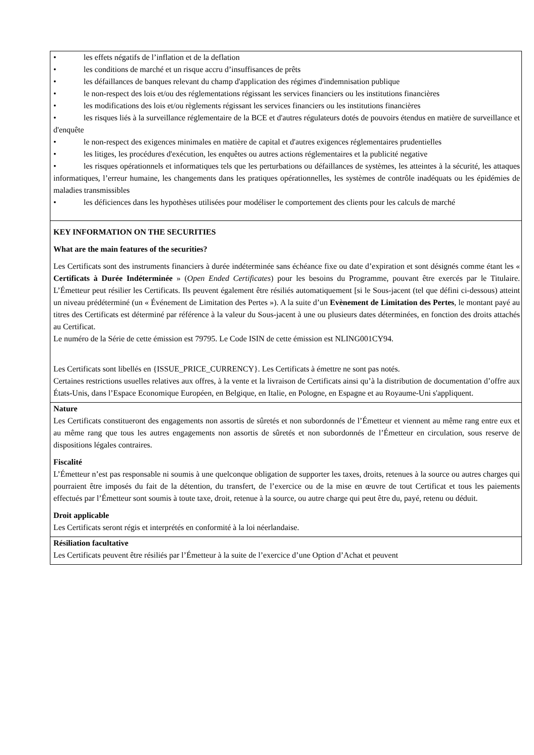| • les effets négatifs de l’inflation et de la deflation • les conditions de marché et un risque accru d’insuffisances de prêts • les défaillances de banques relevant du champ d'application des régimes d'indemnisation publique • le non-respect des lois et/ou des réglementations régissant les services financiers ou les institutions financières • les modifications des lois et/ou règlements régissant les services financiers ou les institutions financières • les risques liés à la surveillance réglementaire de la BCE et d'autres régulateurs dotés de pouvoirs étendus en matière de surveillance et d'enquête • le non-respect des exigences minimales en matière de capital et d'autres exigences réglementaires prudentielles • les litiges, les procédures d'exécution, les enquêtes ou autres actions réglementaires et la publicité negative • les risques opérationnels et informatiques tels que les perturbations ou défaillances de systèmes, les atteintes à la sécurité, les attaques informatiques, l’erreur humaine, les changements dans les pratiques opérationnelles, les systèmes de contrôle inadéquats ou les épidémies de maladies transmissibles • les déficiences dans les hypothèses utilisées pour modéliser le comportement des clients pour les calculs de marché |
| KEY INFORMATION ON THE SECURITIES What are the main features of the securities? Les Certificats sont des instruments financiers à durée indéterminée sans échéance fixe ou date d’expiration et sont désignés comme étant les « Certificats à Durée Indéterminée » ( Open Ended Certificates ) pour les besoins du Programme, pouvant être exercés par le Titulaire. L’Émetteur peut résilier les Certificats. Ils peuvent également être résiliés automatiquement [si le Sous-jacent (tel que défini ci-dessous) atteint un niveau prédéterminé (un « Événement de Limitation des Pertes »). A la suite d’un Evènement de Limitation des Pertes , le montant payé au titres des Certificats est déterminé par référence à la valeur du Sous-jacent à une ou plusieurs dates déterminées, en fonction des droits attachés au Certificat. Le numéro de la Série de cette émission est 79795. Le Code ISIN de cette émission est NLING001CY94. Les Certificats sont libellés en {ISSUE_PRICE_CURRENCY}. Les Certificats à émettre ne sont pas notés. Certaines restrictions usuelles relatives aux offres, à la vente et la livraison de Certificats ainsi qu’à la distribution de documentation d’offre aux États-Unis, dans l’Espace Economique Européen, en Belgique, en Italie, en Pologne, en Espagne et au Royaume-Uni s'appliquent. |
| Nature Les Certificats constitueront des engagements non assortis de sûretés et non subordonnés de l’Émetteur et viennent au même rang entre eux et au même rang que tous les autres engagements non assortis de sûretés et non subordonnés de l’Émetteur en circulation, sous reserve de dispositions légales contraires. Fiscalité L’Émetteur n’est pas responsable ni soumis à une quelconque obligation de supporter les taxes, droits, retenues à la source ou autres charges qui pourraient être imposés du fait de la détention, du transfert, de l’exercice ou de la mise en œuvre de tout Certificat et tous les paiements effectués par l’Émetteur sont soumis à toute taxe, droit, retenue à la source, ou autre charge qui peut être du, payé, retenu ou déduit. Droit applicable Les Certificats seront régis et interprétés en conformité à la loi néerlandaise. |
| Résiliation facultative Les Certificats peuvent être résiliés par l’Émetteur à la suite de l’exercice d’une Option d’Achat et peuvent |